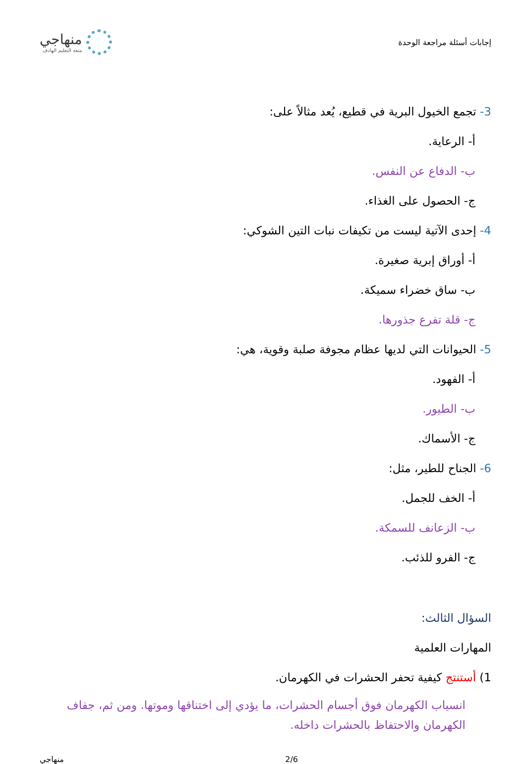إجابات أسئلة مراجعة الوحدة
منهاجي
متعة التعليم الهادف
3- تجمع الخيول البرية في قطيع، يُعد مثالاً على:
أ- الرعاية.
ب- الدفاع عن النفس.
ج- الحصول على الغذاء.
4- إحدى الآتية ليست من تكيفات نبات التين الشوكي:
أ- أوراق إبرية صغيرة.
ب- ساق خضراء سميكة.
ج- قلة تفرع جذورها.
5- الحيوانات التي لديها عظام مجوفة صلبة وقوية، هي:
أ- الفهود.
ب- الطيور.
ج- الأسماك.
6- الجناح للطير، مثل:
أ- الخف للجمل.
ب- الزعانف للسمكة.
ج- الفرو للذئب.
السؤال الثالث:
المهارات العلمية
1) أستنتج كيفية تحفر الحشرات في الكهرمان.
انسياب الكهرمان فوق أجسام الحشرات، ما يؤدي إلى اختناقها وموتها. ومن ثم، جفاف الكهرمان والاحتفاظ بالحشرات داخله.
2/6 منهاجي